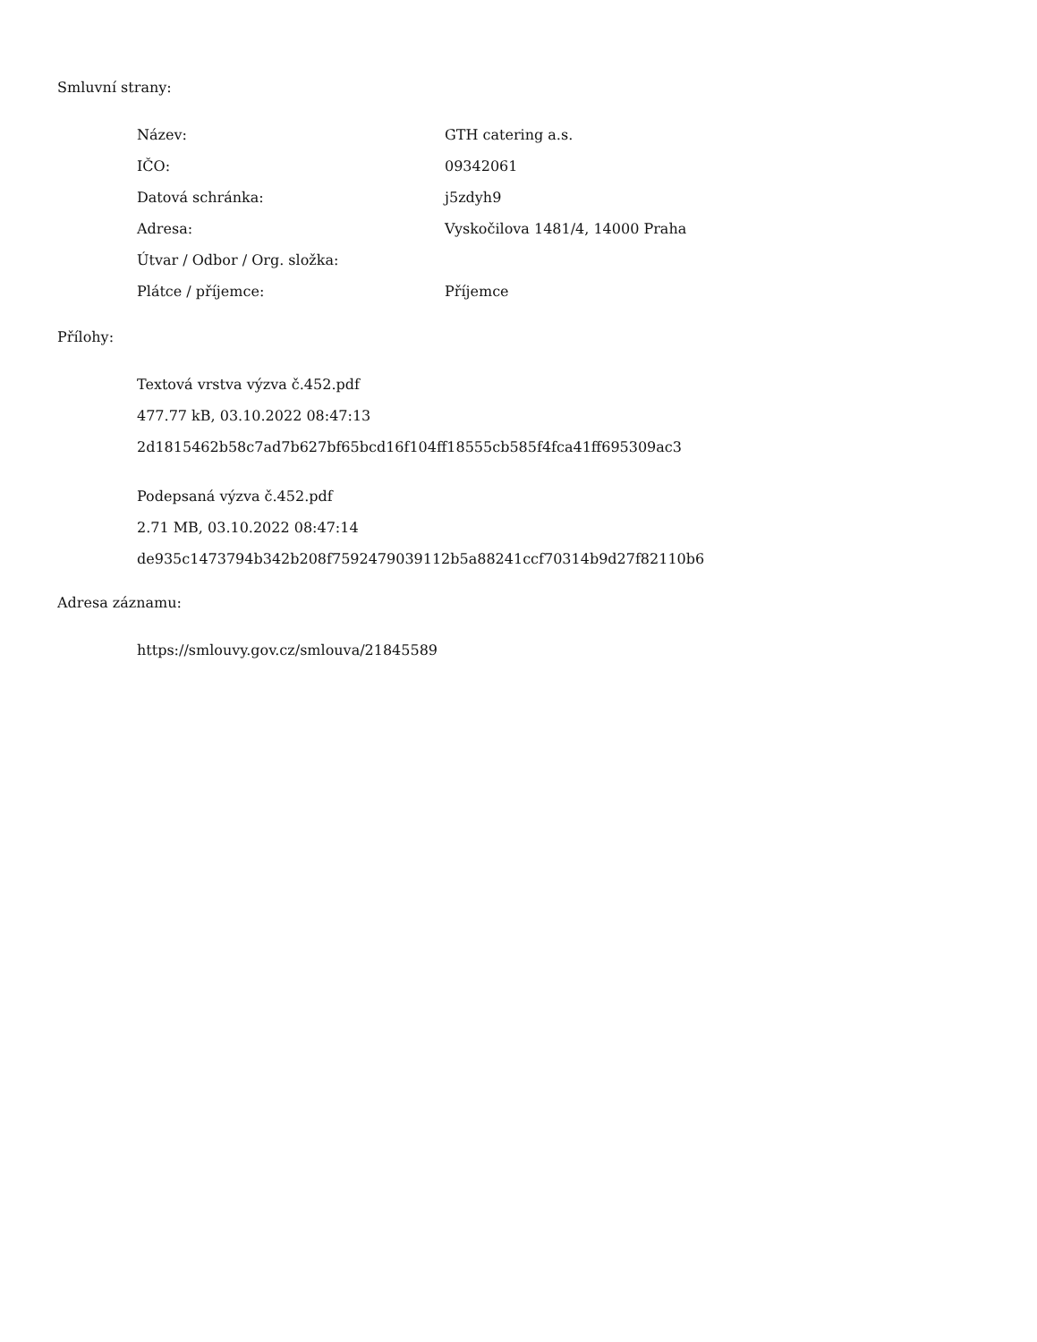Smluvní strany:
| Název: | GTH catering a.s. |
| IČO: | 09342061 |
| Datová schránka: | j5zdyh9 |
| Adresa: | Vyskočilova 1481/4, 14000 Praha |
| Útvar / Odbor / Org. složka: | |
| Plátce / příjemce: | Příjemce |
Přílohy:
Textová vrstva výzva č.452.pdf
477.77 kB, 03.10.2022 08:47:13
2d1815462b58c7ad7b627bf65bcd16f104ff18555cb585f4fca41ff695309ac3
Podepsaná výzva č.452.pdf
2.71 MB, 03.10.2022 08:47:14
de935c1473794b342b208f7592479039112b5a88241ccf70314b9d27f82110b6
Adresa záznamu:
https://smlouvy.gov.cz/smlouva/21845589